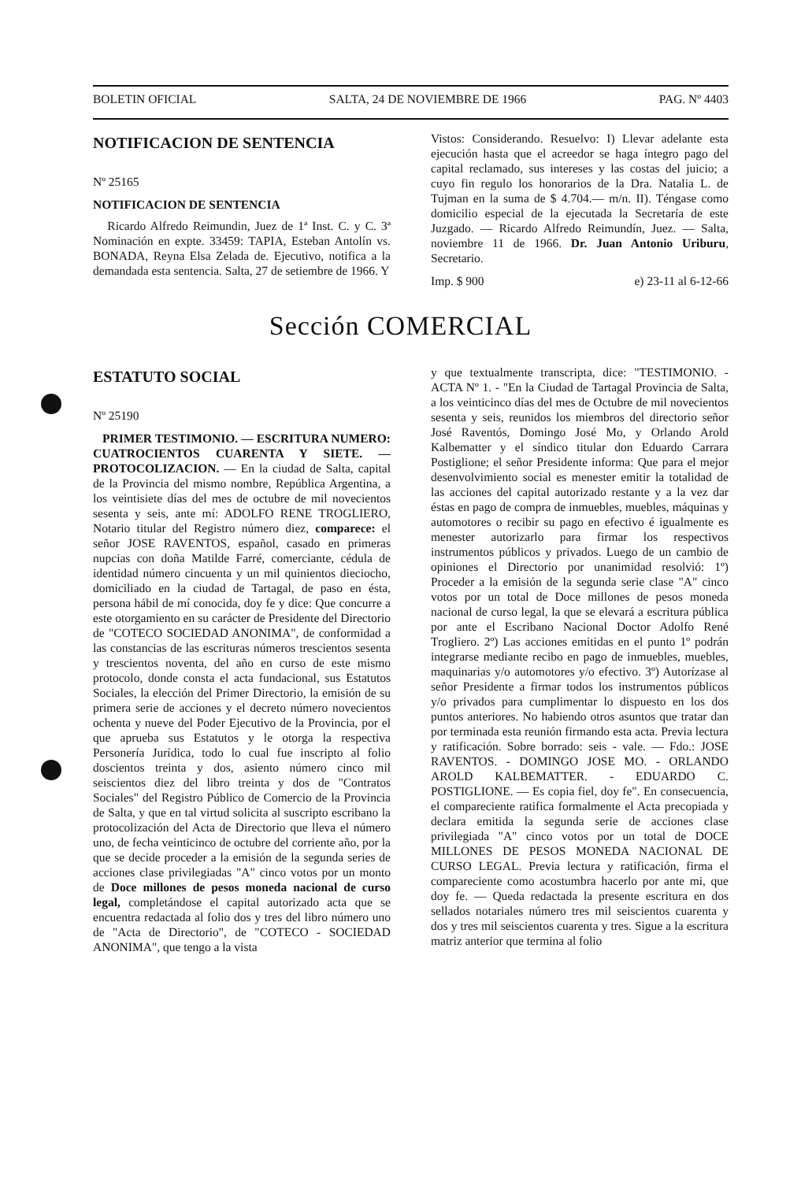BOLETIN OFICIAL SALTA, 24 DE NOVIEMBRE DE 1966 PAG. Nº 4403
NOTIFICACION DE SENTENCIA
Nº 25165
NOTIFICACION DE SENTENCIA
Ricardo Alfredo Reimundin, Juez de 1ª Inst. C. y C. 3ª Nominación en expte. 33459: TAPIA, Esteban Antolín vs. BONADA, Reyna Elsa Zelada de. Ejecutivo, notifica a la demandada esta sentencia. Salta, 27 de setiembre de 1966. Y
Vistos: Considerando. Resuelvo: I) Llevar adelante esta ejecución hasta que el acreedor se haga íntegro pago del capital reclamado, sus intereses y las costas del juicio; a cuyo fin regulo los honorarios de la Dra. Natalia L. de Tujman en la suma de $ 4.704.— m/n. II). Téngase como domicilio especial de la ejecutada la Secretaría de este Juzgado. — Ricardo Alfredo Reimundín, Juez. — Salta, noviembre 11 de 1966. Dr. Juan Antonio Uriburu, Secretario.
Imp. $ 900 e) 23-11 al 6-12-66
Sección COMERCIAL
ESTATUTO SOCIAL
Nº 25190
PRIMER TESTIMONIO. — ESCRITURA NUMERO: CUATROCIENTOS CUARENTA Y SIETE. — PROTOCOLIZACION. — En la ciudad de Salta, capital de la Provincia del mismo nombre, República Argentina, a los veintisiete días del mes de octubre de mil novecientos sesenta y seis, ante mí: ADOLFO RENE TROGLIERO, Notario titular del Registro número diez, comparece: el señor JOSE RAVENTOS, español, casado en primeras nupcias con doña Matilde Farré, comerciante, cédula de identidad número cincuenta y un mil quinientos dieciocho, domiciliado en la ciudad de Tartagal, de paso en ésta, persona hábil de mí conocida, doy fe y dice: Que concurre a este otorgamiento en su carácter de Presidente del Directorio de "COTECO SOCIEDAD ANONIMA", de conformidad a las constancias de las escrituras números trescientos sesenta y trescientos noventa, del año en curso de este mismo protocolo, donde consta el acta fundacional, sus Estatutos Sociales, la elección del Primer Directorio, la emisión de su primera serie de acciones y el decreto número novecientos ochenta y nueve del Poder Ejecutivo de la Provincia, por el que aprueba sus Estatutos y le otorga la respectiva Personería Jurídica, todo lo cual fue inscripto al folio doscientos treinta y dos, asiento número cinco mil seiscientos diez del libro treinta y dos de "Contratos Sociales" del Registro Público de Comercio de la Provincia de Salta, y que en tal virtud solicita al suscripto escribano la protocolización del Acta de Directorio que lleva el número uno, de fecha veinticinco de octubre del corriente año, por la que se decide proceder a la emisión de la segunda series de acciones clase privilegiadas "A" cinco votos por un monto de Doce millones de pesos moneda nacional de curso legal, completándose el capital autorizado acta que se encuentra redactada al folio dos y tres del libro número uno de "Acta de Directorio", de "COTECO - SOCIEDAD ANONIMA", que tengo a la vista
y que textualmente transcripta, dice: "TESTIMONIO. - ACTA Nº 1. - "En la Ciudad de Tartagal Provincia de Salta, a los veinticinco días del mes de Octubre de mil novecientos sesenta y seis, reunidos los miembros del directorio señor José Raventós, Domingo José Mo, y Orlando Arold Kalbematter y el síndico titular don Eduardo Carrara Postiglione; el señor Presidente informa: Que para el mejor desenvolvimiento social es menester emitir la totalidad de las acciones del capital autorizado restante y a la vez dar éstas en pago de compra de inmuebles, muebles, máquinas y automotores o recibir su pago en efectivo é igualmente es menester autorizarlo para firmar los respectivos instrumentos públicos y privados. Luego de un cambio de opiniones el Directorio por unanimidad resolvió: 1º) Proceder a la emisión de la segunda serie clase "A" cinco votos por un total de Doce millones de pesos moneda nacional de curso legal, la que se elevará a escritura pública por ante el Escribano Nacional Doctor Adolfo René Trogliero. 2º) Las acciones emitidas en el punto 1º podrán integrarse mediante recibo en pago de inmuebles, muebles, maquinarias y/o automotores y/o efectivo. 3º) Autorízase al señor Presidente a firmar todos los instrumentos públicos y/o privados para cumplimentar lo dispuesto en los dos puntos anteriores. No habiendo otros asuntos que tratar dan por terminada esta reunión firmando esta acta. Previa lectura y ratificación. Sobre borrado: seis - vale. — Fdo.: JOSE RAVENTOS. - DOMINGO JOSE MO. - ORLANDO AROLD KALBEMATTER. - EDUARDO C. POSTIGLIONE. — Es copia fiel, doy fe". En consecuencia, el compareciente ratifica formalmente el Acta precopiada y declara emitida la segunda serie de acciones clase privilegiada "A" cinco votos por un total de DOCE MILLONES DE PESOS MONEDA NACIONAL DE CURSO LEGAL. Previa lectura y ratificación, firma el compareciente como acostumbra hacerlo por ante mi, que doy fe. — Queda redactada la presente escritura en dos sellados notariales número tres mil seiscientos cuarenta y dos y tres mil seiscientos cuarenta y tres. Sigue a la escritura matriz anterior que termina al folio